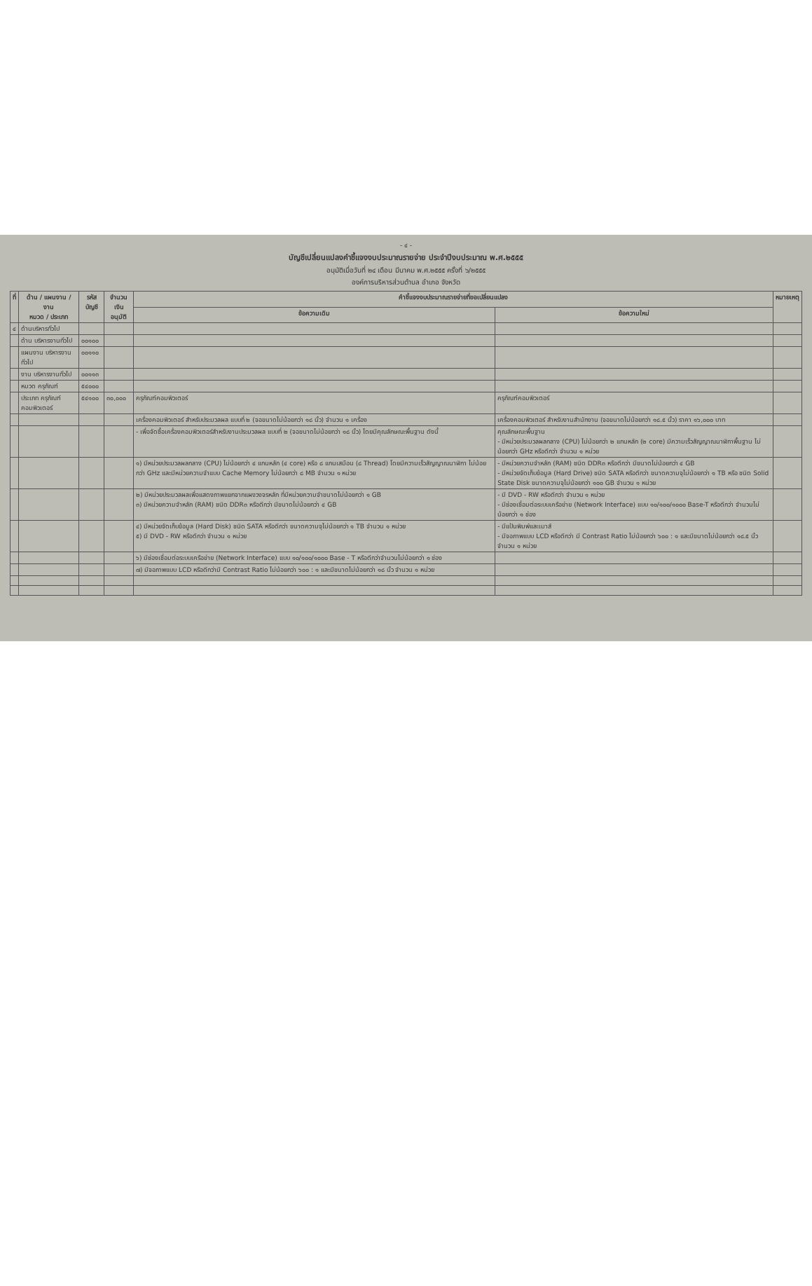- ๔ -
บัญชีเปลี่ยนแปลงคำชี้แจงงบประมาณรายจ่าย ประจำปีงบประมาณ พ.ศ.๒๕๕๕
อนุมัติเมื่อวันที่ ๒๔ เดือน มีนาคม พ.ศ.๒๕๕๕ ครั้งที่ ๖/๒๕๕๕
องค์การบริหารส่วนตำบล อำเภอ จังหวัด
| ที่ | ด้าน / แผนงาน / งาน หมวด / ประเภท | รหัสบัญชี | จำนวนเงิน อนุมัติ | คำชี้แจงงบประมาณรายจ่ายที่ขอเปลี่ยนแปลง | | หมายเหตุ |
| --- | --- | --- | --- | --- | --- | --- |
| | | | | ข้อความเดิม | ข้อความใหม่ | |
| ๔ | ด้านบริหารทั่วไป | | | | | |
| | ด้าน บริหารงานทั่วไป | ๐๐๑๐๐ | | | | |
| | แผนงาน บริหารงานทั่วไป | ๐๐๑๑๐ | | | | |
| | งาน บริหารงานทั่วไป | ๐๐๑๑๓ | | | | |
| | หมวด ครุภัณฑ์ | ๕๔๐๐๐ | | | | |
| | ประเภท ครุภัณฑ์คอมพิวเตอร์ | ๕๔๑๐๐ | ๓๐,๐๐๐ | ครุภัณฑ์คอมพิวเตอร์ | ครุภัณฑ์คอมพิวเตอร์ | |
| | | | | เครื่องคอมพิวเตอร์ สำหรับประมวลผล แบบที่ ๒ (จอขนาดไม่น้อยกว่า ๑๘ นิ้ว) จำนวน ๑ เครื่อง | เครื่องคอมพิวเตอร์ สำหรับงานสำนักงาน (จอขนาดไม่น้อยกว่า ๑๘.๕ นิ้ว) ราคา ๑๖,๐๐๐ บาท | |
| | | | | - เพื่อจัดซื้อเครื่องคอมพิวเตอร์สำหรับงานประมวลผล แบบที่ ๒ (จอขนาดไม่น้อยกว่า ๑๘ นิ้ว) โดยมีคุณลักษณะพื้นฐาน ดังนี้ | คุณลักษณะพื้นฐาน - มีหน่วยประมวลผลกลาง (CPU) ไม่น้อยกว่า ๒ แกนหลัก (๒ core) มีความเร็วสัญญาณนาฬิกาพื้นฐาน ไม่น้อยกว่า GHz หรือดีกว่า จำนวน ๑ หน่วย | |
| | | | | ๑) มีหน่วยประมวลผลกลาง (CPU) ไม่น้อยกว่า ๔ แกนหลัก (๔ core) หรือ ๘ แกนเสมือน (๘ Thread) โดยมีความเร็วสัญญาณนาฬิกา ไม่น้อยกว่า GHz และมีหน่วยความจำแบบ Cache Memory ไม่น้อยกว่า ๘ MB จำนวน ๑ หน่วย | - มีหน่วยความจำหลัก (RAM) ชนิด DDR๓ หรือดีกว่า มีขนาดไม่น้อยกว่า ๔ GB - มีหน่วยจัดเก็บข้อมูล (Hard Drive) ชนิด SATA หรือดีกว่า ขนาดความจุไม่น้อยกว่า ๑ TB หรือ ชนิด Solid State Disk ขนาดความจุไม่น้อยกว่า ๑๐๐ GB จำนวน ๑ หน่วย | |
| | | | | ๒) มีหน่วยประมวลผลเพื่อแสดงภาพแยกจากแผงวงจรหลัก ที่มีหน่วยความจำขนาดไม่น้อยกว่า ๑ GB ๓) มีหน่วยความจำหลัก (RAM) ชนิด DDR๓ หรือดีกว่า มีขนาดไม่น้อยกว่า ๔ GB | - มี DVD - RW หรือดีกว่า จำนวน ๑ หน่วย - มีช่องเชื่อมต่อระบบเครือข่าย (Network Interface) แบบ ๑๐/๑๐๐/๑๐๐๐ Base-T หรือดีกว่า จำนวนไม่น้อยกว่า ๑ ช่อง | |
| | | | | ๔) มีหน่วยจัดเก็บข้อมูล (Hard Disk) ชนิด SATA หรือดีกว่า ขนาดความจุไม่น้อยกว่า ๑ TB จำนวน ๑ หน่วย ๕) มี DVD - RW หรือดีกว่า จำนวน ๑ หน่วย | - มีแป้นพิมพ์และเมาส์ - มีจอภาพแบบ LCD หรือดีกว่า มี Contrast Ratio ไม่น้อยกว่า ๖๐๐ : ๑ และมีขนาดไม่น้อยกว่า ๑๘.๕ นิ้ว จำนวน ๑ หน่วย | |
| | | | | ๖) มีช่องเชื่อมต่อระบบเครือข่าย (Network Interface) แบบ ๑๐/๑๐๐/๑๐๐๐ Base - T หรือดีกว่าจำนวนไม่น้อยกว่า ๑ ช่อง | | |
| | | | | ๗) มีจอภาพแบบ LCD หรือดีกว่ามี Contrast Ratio ไม่น้อยกว่า ๖๐๐ : ๑ และมีขนาดไม่น้อยกว่า ๑๘ นิ้ว จำนวน ๑ หน่วย | | |